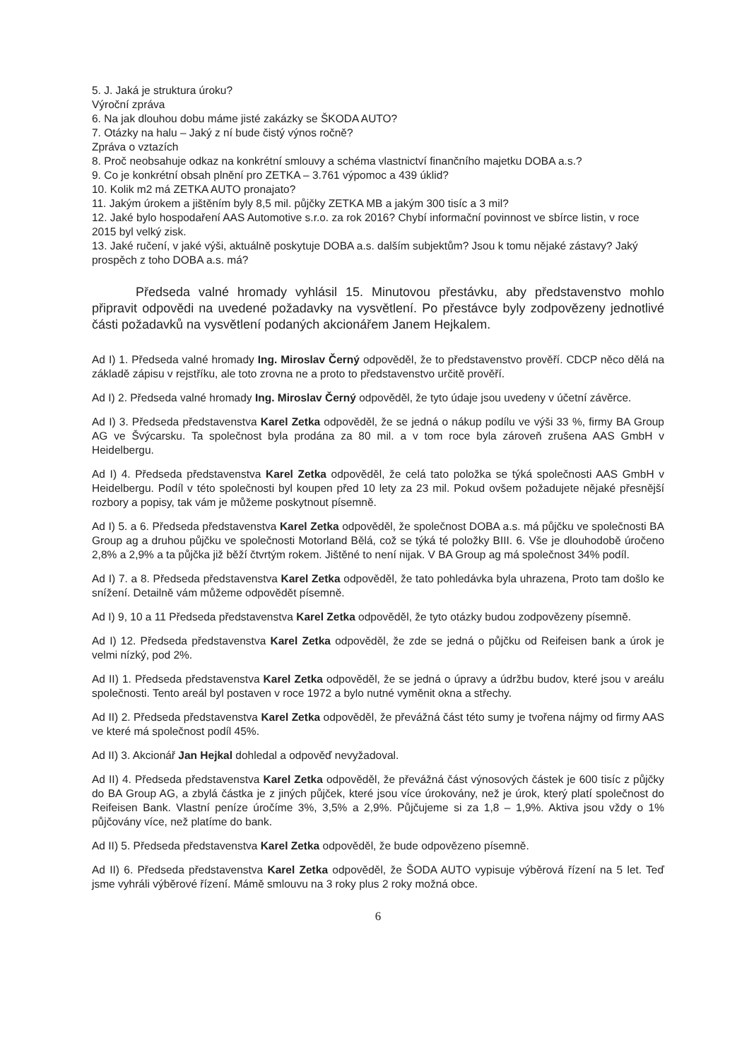5. J. Jaká je struktura úroku?
Výroční zpráva
6. Na jak dlouhou dobu máme jisté zakázky se ŠKODA AUTO?
7. Otázky na halu – Jaký z ní bude čistý výnos ročně?
Zpráva o vztazích
8. Proč neobsahuje odkaz na konkrétní smlouvy a schéma vlastnictví finančního majetku DOBA a.s.?
9. Co je konkrétní obsah plnění pro ZETKA – 3.761 výpomoc a 439 úklid?
10. Kolik m2 má ZETKA AUTO pronajato?
11. Jakým úrokem a jištěním byly 8,5 mil. půjčky ZETKA MB a jakým 300 tisíc a 3 mil?
12. Jaké bylo hospodaření AAS Automotive s.r.o. za rok 2016? Chybí informační povinnost ve sbírce listin, v roce 2015 byl velký zisk.
13. Jaké ručení, v jaké výši, aktuálně poskytuje DOBA a.s. dalším subjektům? Jsou k tomu nějaké zástavy? Jaký prospěch z toho DOBA a.s. má?
Předseda valné hromady vyhlásil 15. Minutovou přestávku, aby představenstvo mohlo připravit odpovědi na uvedené požadavky na vysvětlení. Po přestávce byly zodpovězeny jednotlivé části požadavků na vysvětlení podaných akcionářem Janem Hejkalem.
Ad I) 1. Předseda valné hromady Ing. Miroslav Černý odpověděl, že to představenstvo prověří. CDCP něco dělá na základě zápisu v rejstříku, ale toto zrovna ne a proto to představenstvo určitě prověří.
Ad I) 2. Předseda valné hromady Ing. Miroslav Černý odpověděl, že tyto údaje jsou uvedeny v účetní závěrce.
Ad I) 3. Předseda představenstva Karel Zetka odpověděl, že se jedná o nákup podílu ve výši 33 %, firmy BA Group AG ve Švýcarsku. Ta společnost byla prodána za 80 mil. a v tom roce byla zároveň zrušena AAS GmbH v Heidelbergu.
Ad I) 4. Předseda představenstva Karel Zetka odpověděl, že celá tato položka se týká společnosti AAS GmbH v Heidelbergu. Podíl v této společnosti byl koupen před 10 lety za 23 mil. Pokud ovšem požadujete nějaké přesnější rozbory a popisy, tak vám je můžeme poskytnout písemně.
Ad I) 5. a 6. Předseda představenstva Karel Zetka odpověděl, že společnost DOBA a.s. má půjčku ve společnosti BA Group ag a druhou půjčku ve společnosti Motorland Bělá, což se týká té položky BIII. 6. Vše je dlouhodobě úročeno 2,8% a 2,9% a ta půjčka již běží čtvrtým rokem. Jištěné to není nijak. V BA Group ag má společnost 34% podíl.
Ad I) 7. a 8. Předseda představenstva Karel Zetka odpověděl, že tato pohledávka byla uhrazena, Proto tam došlo ke snížení. Detailně vám můžeme odpovědět písemně.
Ad I) 9, 10 a 11 Předseda představenstva Karel Zetka odpověděl, že tyto otázky budou zodpovězeny písemně.
Ad I) 12. Předseda představenstva Karel Zetka odpověděl, že zde se jedná o půjčku od Reifeisen bank a úrok je velmi nízký, pod 2%.
Ad II) 1. Předseda představenstva Karel Zetka odpověděl, že se jedná o úpravy a údržbu budov, které jsou v areálu společnosti. Tento areál byl postaven v roce 1972 a bylo nutné vyměnit okna a střechy.
Ad II) 2. Předseda představenstva Karel Zetka odpověděl, že převážná část této sumy je tvořena nájmy od firmy AAS ve které má společnost podíl 45%.
Ad II) 3. Akcionář Jan Hejkal dohledal a odpověď nevyžadoval.
Ad II) 4. Předseda představenstva Karel Zetka odpověděl, že převážná část výnosových částek je 600 tisíc z půjčky do BA Group AG, a zbylá částka je z jiných půjček, které jsou více úrokovány, než je úrok, který platí společnost do Reifeisen Bank. Vlastní peníze úročíme 3%, 3,5% a 2,9%. Půjčujeme si za 1,8 – 1,9%. Aktiva jsou vždy o 1% půjčovány více, než platíme do bank.
Ad II) 5. Předseda představenstva Karel Zetka odpověděl, že bude odpovězeno písemně.
Ad II) 6. Předseda představenstva Karel Zetka odpověděl, že ŠODA AUTO vypisuje výběrová řízení na 5 let. Teď jsme vyhráli výběrové řízení. Mámě smlouvu na 3 roky plus 2 roky možná obce.
6